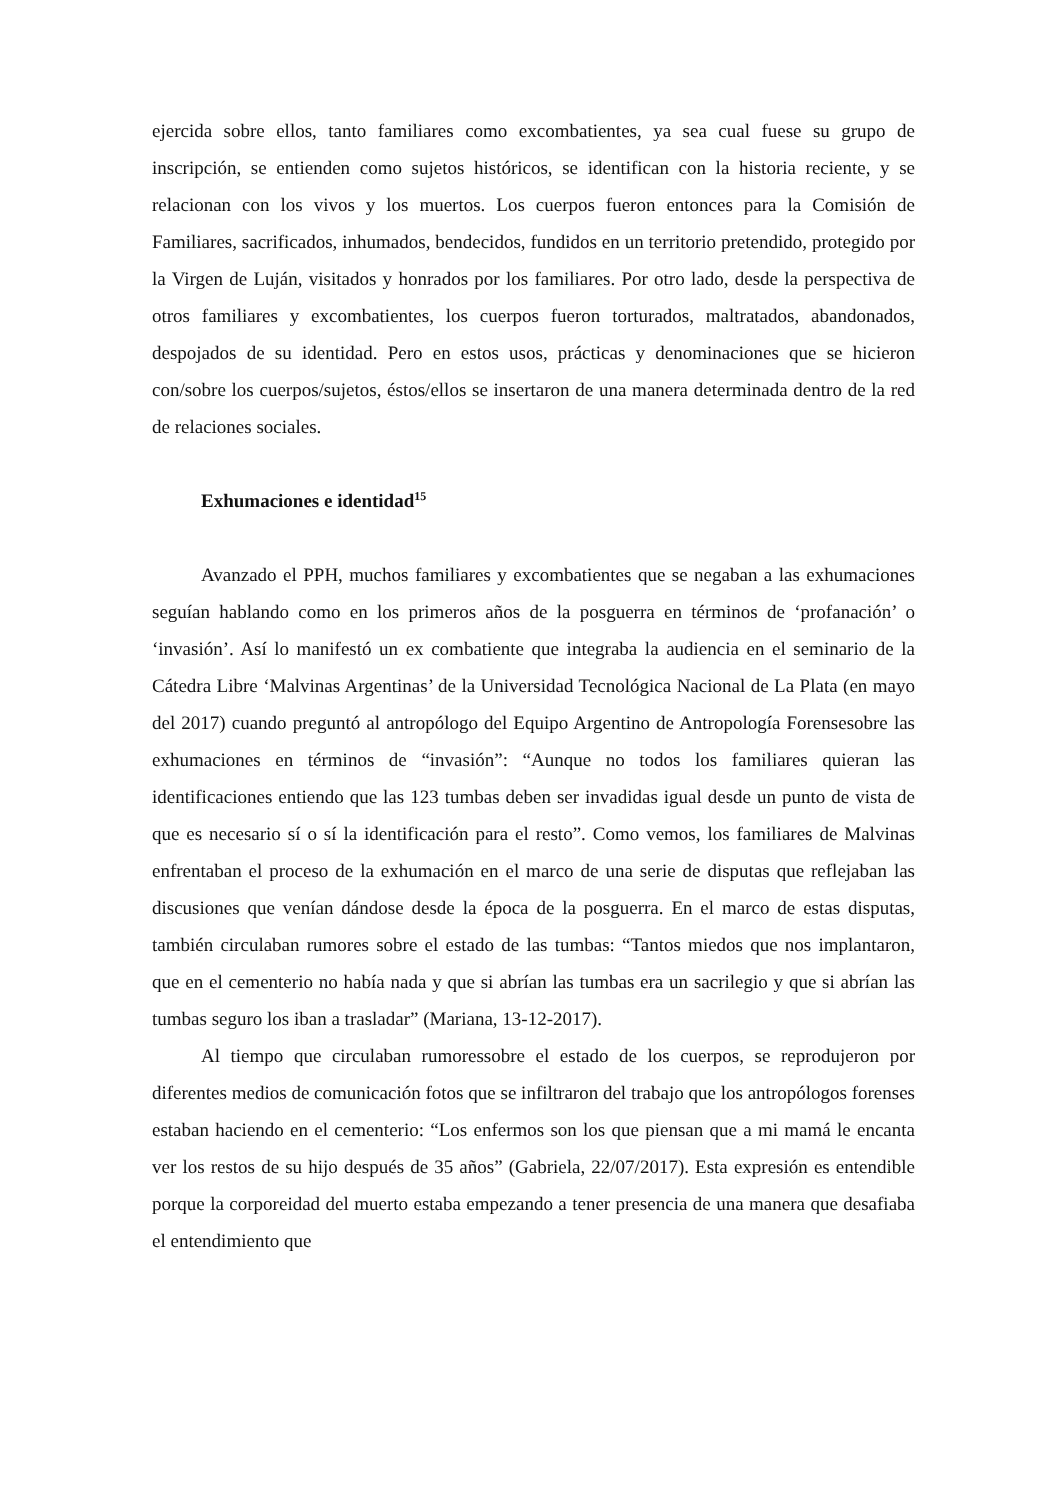ejercida sobre ellos, tanto familiares como excombatientes, ya sea cual fuese su grupo de inscripción, se entienden como sujetos históricos, se identifican con la historia reciente, y se relacionan con los vivos y los muertos. Los cuerpos fueron entonces para la Comisión de Familiares, sacrificados, inhumados, bendecidos, fundidos en un territorio pretendido, protegido por la Virgen de Luján, visitados y honrados por los familiares. Por otro lado, desde la perspectiva de otros familiares y excombatientes, los cuerpos fueron torturados, maltratados, abandonados, despojados de su identidad. Pero en estos usos, prácticas y denominaciones que se hicieron con/sobre los cuerpos/sujetos, éstos/ellos se insertaron de una manera determinada dentro de la red de relaciones sociales.
Exhumaciones e identidad<sup>15</sup>
Avanzado el PPH, muchos familiares y excombatientes que se negaban a las exhumaciones seguían hablando como en los primeros años de la posguerra en términos de ‘profanación’ o ‘invasión’. Así lo manifestó un ex combatiente que integraba la audiencia en el seminario de la Cátedra Libre ‘Malvinas Argentinas’ de la Universidad Tecnológica Nacional de La Plata (en mayo del 2017) cuando preguntó al antropólogo del Equipo Argentino de Antropología Forensesobre las exhumaciones en términos de “invasión”: “Aunque no todos los familiares quieran las identificaciones entiendo que las 123 tumbas deben ser invadidas igual desde un punto de vista de que es necesario sí o sí la identificación para el resto”. Como vemos, los familiares de Malvinas enfrentaban el proceso de la exhumación en el marco de una serie de disputas que reflejaban las discusiones que venían dándose desde la época de la posguerra. En el marco de estas disputas, también circulaban rumores sobre el estado de las tumbas: “Tantos miedos que nos implantaron, que en el cementerio no había nada y que si abrían las tumbas era un sacrilegio y que si abrían las tumbas seguro los iban a trasladar” (Mariana, 13-12-2017).
Al tiempo que circulaban rumoressobre el estado de los cuerpos, se reprodujeron por diferentes medios de comunicación fotos que se infiltraron del trabajo que los antropólogos forenses estaban haciendo en el cementerio: “Los enfermos son los que piensan que a mi mamá le encanta ver los restos de su hijo después de 35 años” (Gabriela, 22/07/2017). Esta expresión es entendible porque la corporeidad del muerto estaba empezando a tener presencia de una manera que desafiaba el entendimiento que